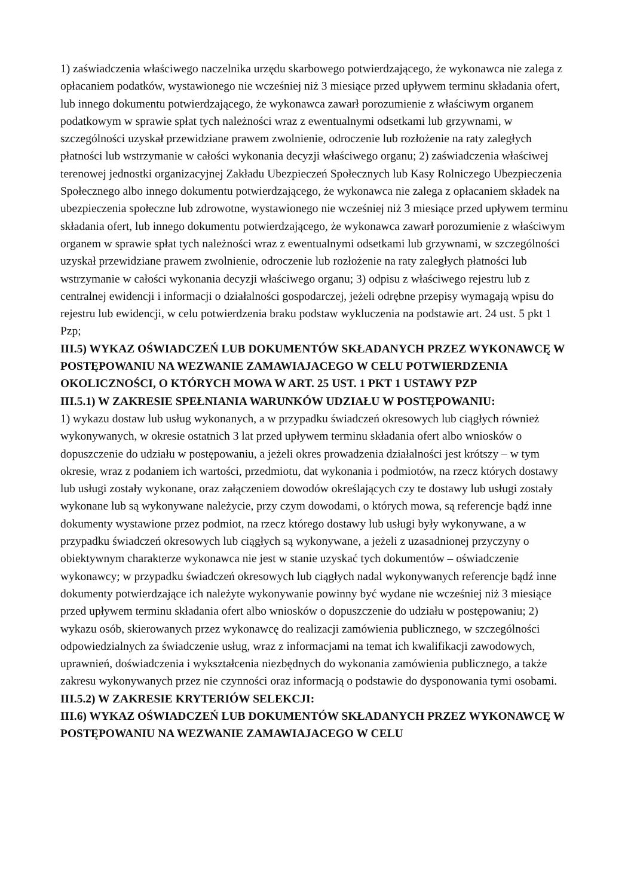1) zaświadczenia właściwego naczelnika urzędu skarbowego potwierdzającego, że wykonawca nie zalega z opłacaniem podatków, wystawionego nie wcześniej niż 3 miesiące przed upływem terminu składania ofert, lub innego dokumentu potwierdzającego, że wykonawca zawarł porozumienie z właściwym organem podatkowym w sprawie spłat tych należności wraz z ewentualnymi odsetkami lub grzywnami, w szczególności uzyskał przewidziane prawem zwolnienie, odroczenie lub rozłożenie na raty zaległych płatności lub wstrzymanie w całości wykonania decyzji właściwego organu; 2) zaświadczenia właściwej terenowej jednostki organizacyjnej Zakładu Ubezpieczeń Społecznych lub Kasy Rolniczego Ubezpieczenia Społecznego albo innego dokumentu potwierdzającego, że wykonawca nie zalega z opłacaniem składek na ubezpieczenia społeczne lub zdrowotne, wystawionego nie wcześniej niż 3 miesiące przed upływem terminu składania ofert, lub innego dokumentu potwierdzającego, że wykonawca zawarł porozumienie z właściwym organem w sprawie spłat tych należności wraz z ewentualnymi odsetkami lub grzywnami, w szczególności uzyskał przewidziane prawem zwolnienie, odroczenie lub rozłożenie na raty zaległych płatności lub wstrzymanie w całości wykonania decyzji właściwego organu; 3) odpisu z właściwego rejestru lub z centralnej ewidencji i informacji o działalności gospodarczej, jeżeli odrębne przepisy wymagają wpisu do rejestru lub ewidencji, w celu potwierdzenia braku podstaw wykluczenia na podstawie art. 24 ust. 5 pkt 1 Pzp;
III.5) WYKAZ OŚWIADCZEŃ LUB DOKUMENTÓW SKŁADANYCH PRZEZ WYKONAWCĘ W POSTĘPOWANIU NA WEZWANIE ZAMAWIAJACEGO W CELU POTWIERDZENIA OKOLICZNOŚCI, O KTÓRYCH MOWA W ART. 25 UST. 1 PKT 1 USTAWY PZP
III.5.1) W ZAKRESIE SPEŁNIANIA WARUNKÓW UDZIAŁU W POSTĘPOWANIU:
1) wykazu dostaw lub usług wykonanych, a w przypadku świadczeń okresowych lub ciągłych również wykonywanych, w okresie ostatnich 3 lat przed upływem terminu składania ofert albo wniosków o dopuszczenie do udziału w postępowaniu, a jeżeli okres prowadzenia działalności jest krótszy – w tym okresie, wraz z podaniem ich wartości, przedmiotu, dat wykonania i podmiotów, na rzecz których dostawy lub usługi zostały wykonane, oraz załączeniem dowodów określających czy te dostawy lub usługi zostały wykonane lub są wykonywane należycie, przy czym dowodami, o których mowa, są referencje bądź inne dokumenty wystawione przez podmiot, na rzecz którego dostawy lub usługi były wykonywane, a w przypadku świadczeń okresowych lub ciągłych są wykonywane, a jeżeli z uzasadnionej przyczyny o obiektywnym charakterze wykonawca nie jest w stanie uzyskać tych dokumentów – oświadczenie wykonawcy; w przypadku świadczeń okresowych lub ciągłych nadal wykonywanych referencje bądź inne dokumenty potwierdzające ich należyte wykonywanie powinny być wydane nie wcześniej niż 3 miesiące przed upływem terminu składania ofert albo wniosków o dopuszczenie do udziału w postępowaniu; 2) wykazu osób, skierowanych przez wykonawcę do realizacji zamówienia publicznego, w szczególności odpowiedzialnych za świadczenie usług, wraz z informacjami na temat ich kwalifikacji zawodowych, uprawnień, doświadczenia i wykształcenia niezbędnych do wykonania zamówienia publicznego, a także zakresu wykonywanych przez nie czynności oraz informacją o podstawie do dysponowania tymi osobami.
III.5.2) W ZAKRESIE KRYTERIÓW SELEKCJI:
III.6) WYKAZ OŚWIADCZEŃ LUB DOKUMENTÓW SKŁADANYCH PRZEZ WYKONAWCĘ W POSTĘPOWANIU NA WEZWANIE ZAMAWIAJACEGO W CELU